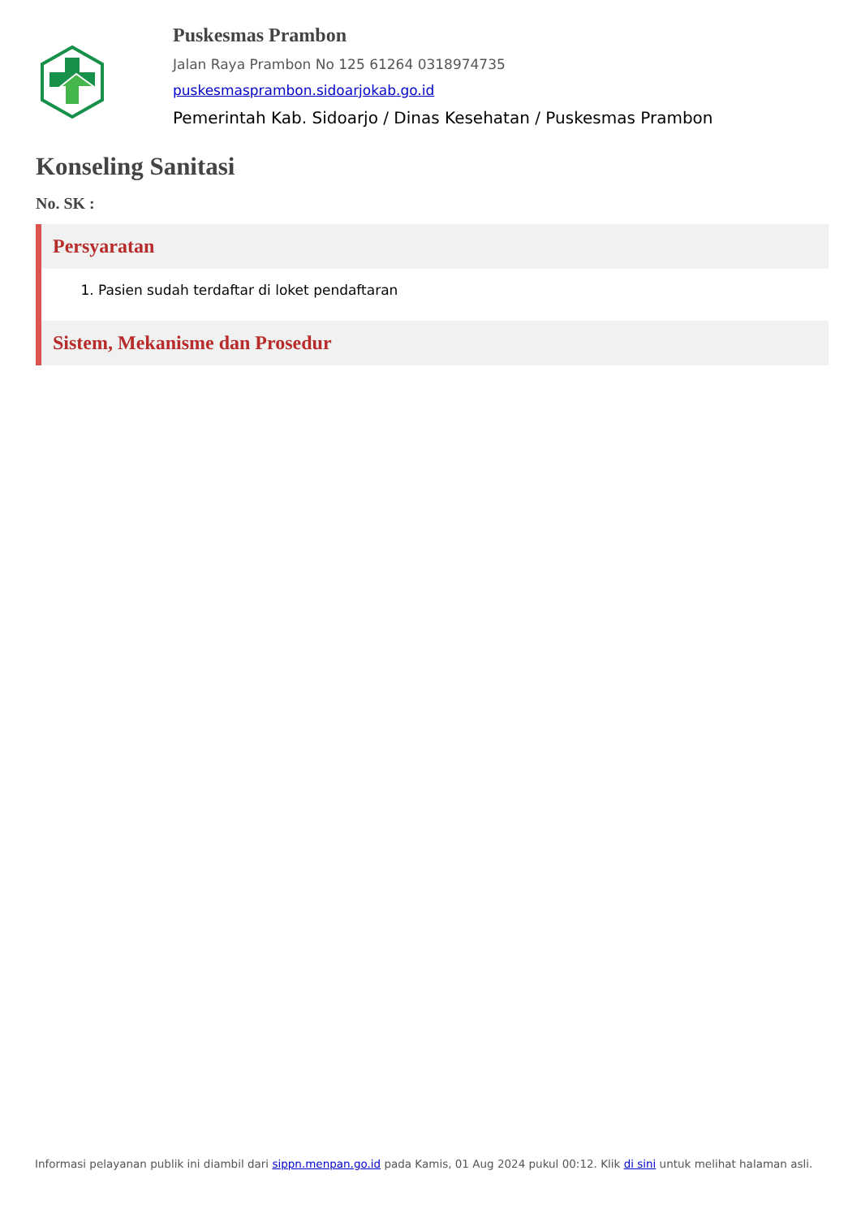Puskesmas Prambon
Jalan Raya Prambon No 125 61264 0318974735
puskesmasprambon.sidoarjokab.go.id
Pemerintah Kab. Sidoarjo / Dinas Kesehatan / Puskesmas Prambon
Konseling Sanitasi
No. SK :
Persyaratan
1. Pasien sudah terdaftar di loket pendaftaran
Sistem, Mekanisme dan Prosedur
Informasi pelayanan publik ini diambil dari sippn.menpan.go.id pada Kamis, 01 Aug 2024 pukul 00:12. Klik di sini untuk melihat halaman asli.